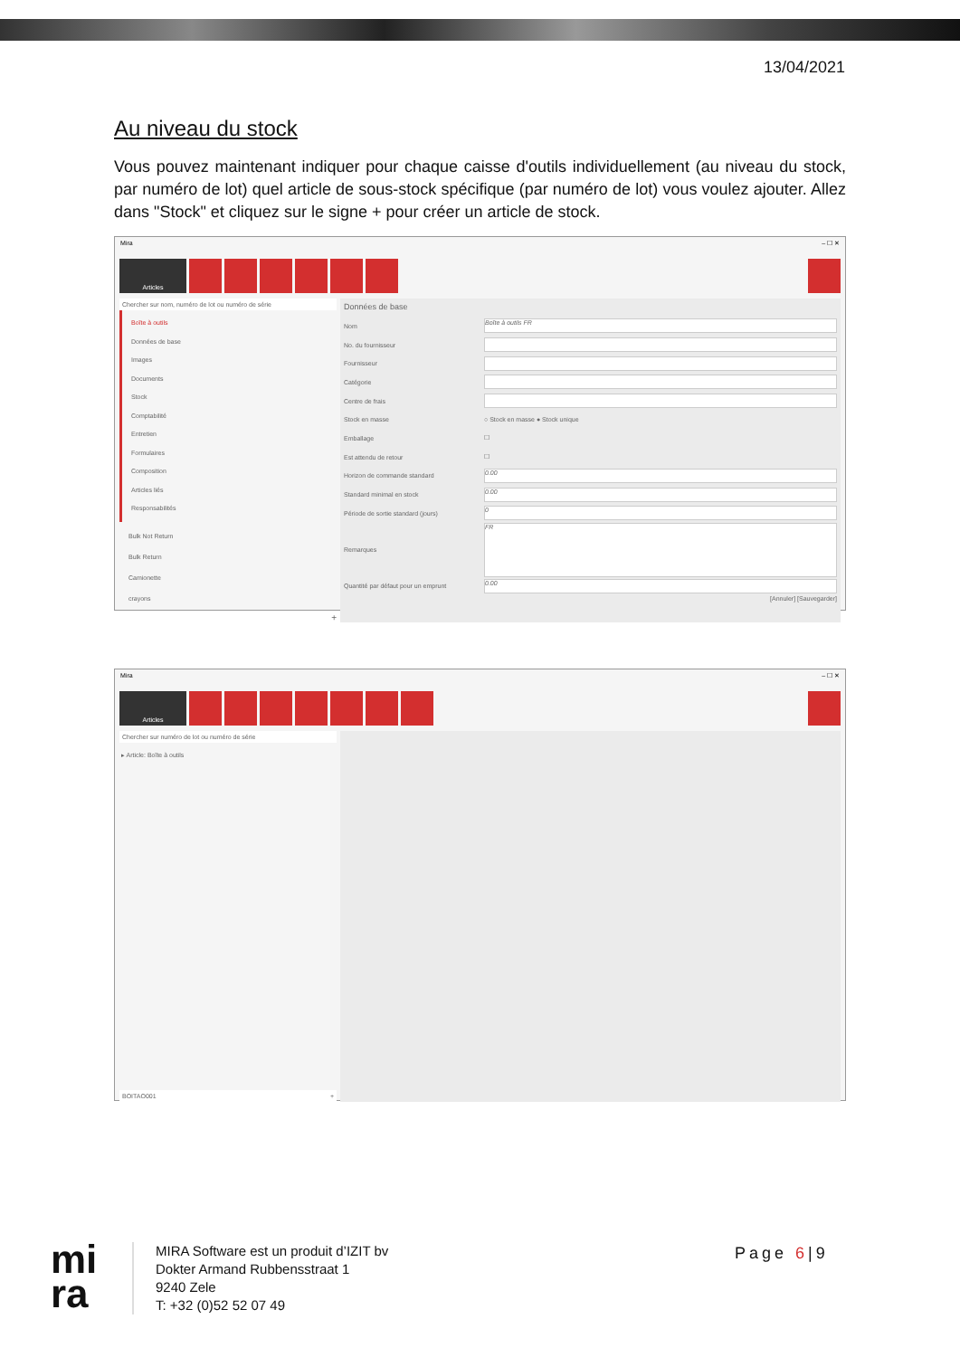13/04/2021
Au niveau du stock
Vous pouvez maintenant indiquer pour chaque caisse d'outils individuellement (au niveau du stock, par numéro de lot) quel article de sous-stock spécifique (par numéro de lot) vous voulez ajouter. Allez dans "Stock" et cliquez sur le signe + pour créer un article de stock.
Mira – ☐ ✕
Articles
Chercher sur nom, numéro de lot ou numéro de série
Boîte à outils
Données de base
Images
Documents
Stock
Comptabilité
Entretien
Formulaires
Composition
Articles liés
Responsabilités
Bulk Not Return
Bulk Return
Camionette
crayons
+
Données de base
Nom Boîte à outils FR
No. du fournisseur
Fournisseur
Catégorie
Centre de frais
Stock en masse ○ Stock en masse ● Stock unique
Emballage ☐
Est attendu de retour ☐
Horizon de commande standard 0.00
Standard minimal en stock 0.00
Période de sortie standard (jours) 0
Remarques FR
Quantité par défaut pour un emprunt 0.00
[Annuler] [Sauvegarder]
Mira – ☐ ✕
Articles
Chercher sur numéro de lot ou numéro de série
▸ Article: Boîte à outils
BOITAO001 +
mi
ra
MIRA Software est un produit d’IZIT bv
Dokter Armand Rubbensstraat 1
9240 Zele
T: +32 (0)52 52 07 49
Page 6|9